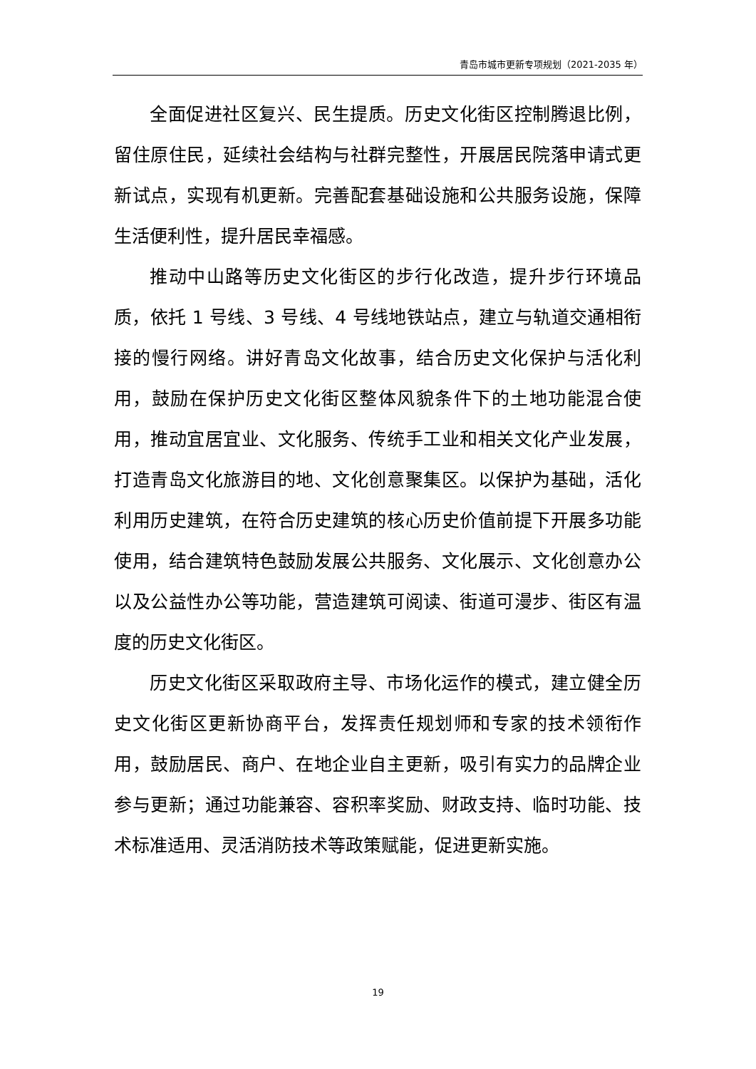青岛市城市更新专项规划（2021-2035 年）
全面促进社区复兴、民生提质。历史文化街区控制腾退比例，留住原住民，延续社会结构与社群完整性，开展居民院落申请式更新试点，实现有机更新。完善配套基础设施和公共服务设施，保障生活便利性，提升居民幸福感。
推动中山路等历史文化街区的步行化改造，提升步行环境品质，依托 1 号线、3 号线、4 号线地铁站点，建立与轨道交通相衔接的慢行网络。讲好青岛文化故事，结合历史文化保护与活化利用，鼓励在保护历史文化街区整体风貌条件下的土地功能混合使用，推动宜居宜业、文化服务、传统手工业和相关文化产业发展，打造青岛文化旅游目的地、文化创意聚集区。以保护为基础，活化利用历史建筑，在符合历史建筑的核心历史价值前提下开展多功能使用，结合建筑特色鼓励发展公共服务、文化展示、文化创意办公以及公益性办公等功能，营造建筑可阅读、街道可漫步、街区有温度的历史文化街区。
历史文化街区采取政府主导、市场化运作的模式，建立健全历史文化街区更新协商平台，发挥责任规划师和专家的技术领衔作用，鼓励居民、商户、在地企业自主更新，吸引有实力的品牌企业参与更新；通过功能兼容、容积率奖励、财政支持、临时功能、技术标准适用、灵活消防技术等政策赋能，促进更新实施。
19